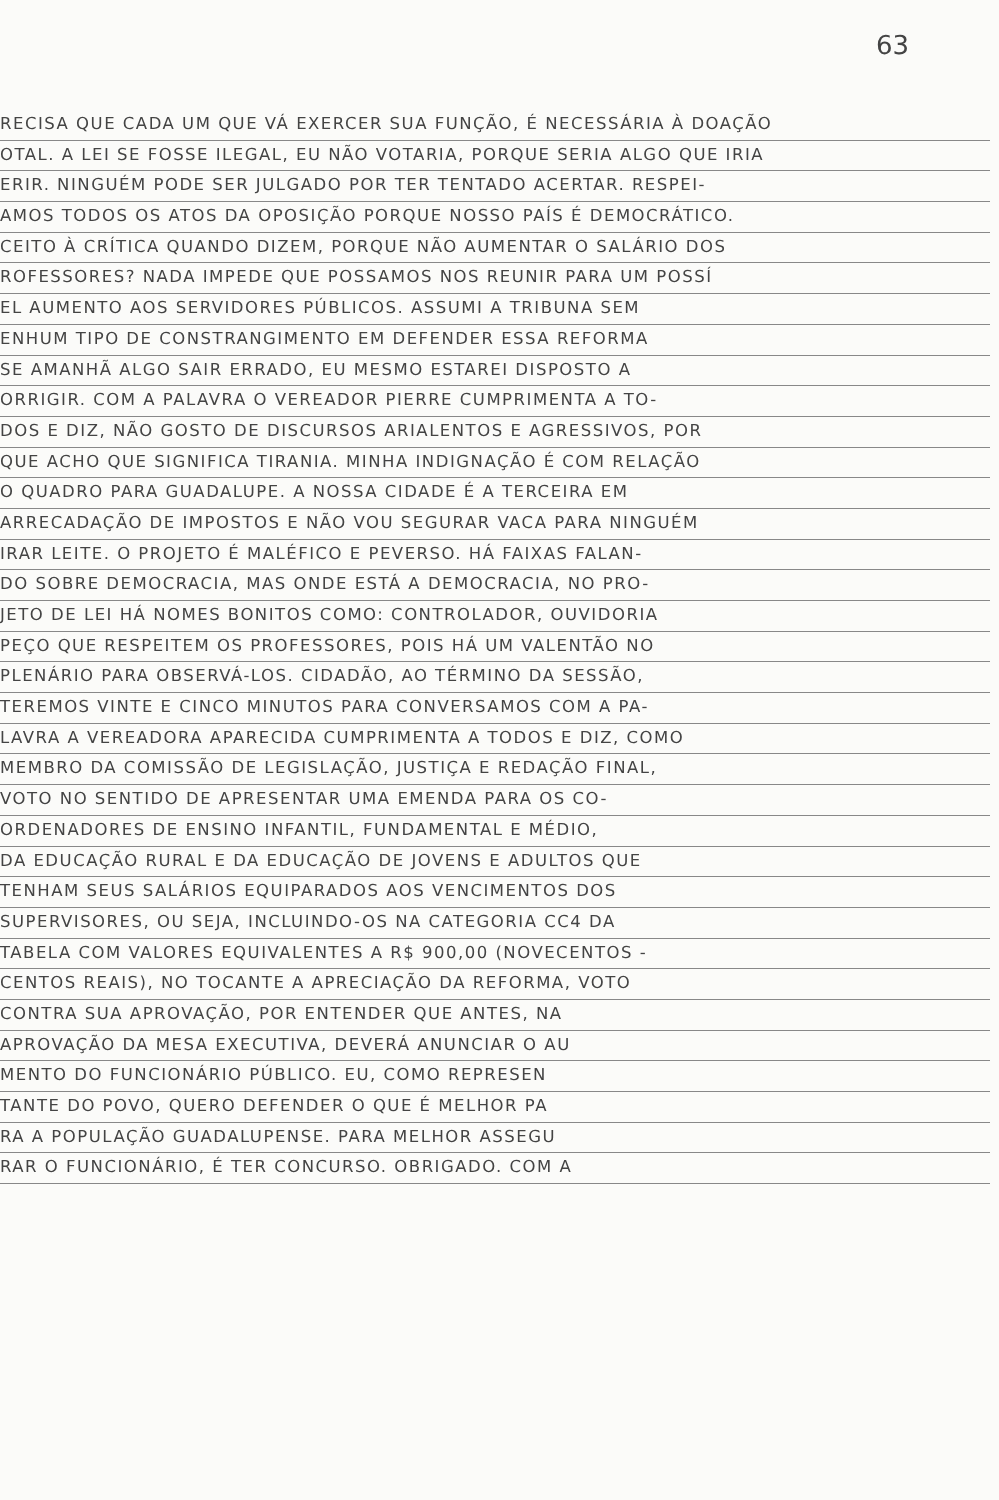63
RECISA QUE CADA UM QUE VÁ EXERCER SUA FUNÇÃO, É NECESSÁRIA À DOAÇÃO
OTAL. A LEI SE FOSSE ILEGAL, EU NÃO VOTARIA, PORQUE SERIA ALGO QUE IRIA
ERIR. NINGUÉM PODE SER JULGADO POR TER TENTADO ACERTAR. RESPEI-
AMOS TODOS OS ATOS DA OPOSIÇÃO PORQUE NOSSO PAÍS É DEMOCRÁTICO.
CEITO À CRÍTICA QUANDO DIZEM, PORQUE NÃO AUMENTAR O SALÁRIO DOS
ROFESSORES? NADA IMPEDE QUE POSSAMOS NOS REUNIR PARA UM POSSÍ
EL AUMENTO AOS SERVIDORES PÚBLICOS. ASSUMI A TRIBUNA SEM
ENHUM TIPO DE CONSTRANGIMENTO EM DEFENDER ESSA REFORMA
SE AMANHÃ ALGO SAIR ERRADO, EU MESMO ESTAREI DISPOSTO A
ORRIGIR. COM A PALAVRA O VEREADOR PIERRE CUMPRIMENTA A TO-
DOS E DIZ, NÃO GOSTO DE DISCURSOS ARIALENTOS E AGRESSIVOS, POR
QUE ACHO QUE SIGNIFICA TIRANIA. MINHA INDIGNAÇÃO É COM RELAÇÃO
O QUADRO PARA GUADALUPE. A NOSSA CIDADE É A TERCEIRA EM
ARRECADAÇÃO DE IMPOSTOS E NÃO VOU SEGURAR VACA PARA NINGUÉM
IRAR LEITE. O PROJETO É MALÉFICO E PEVERSO. HÁ FAIXAS FALAN-
DO SOBRE DEMOCRACIA, MAS ONDE ESTÁ A DEMOCRACIA, NO PRO-
JETO DE LEI HÁ NOMES BONITOS COMO: CONTROLADOR, OUVIDORIA
PEÇO QUE RESPEITEM OS PROFESSORES, POIS HÁ UM VALENTÃO NO
PLENÁRIO PARA OBSERVÁ-LOS. CIDADÃO, AO TÉRMINO DA SESSÃO,
TEREMOS VINTE E CINCO MINUTOS PARA CONVERSAMOS COM A PA-
LAVRA A VEREADORA APARECIDA CUMPRIMENTA A TODOS E DIZ, COMO
MEMBRO DA COMISSÃO DE LEGISLAÇÃO, JUSTIÇA E REDAÇÃO FINAL,
VOTO NO SENTIDO DE APRESENTAR UMA EMENDA PARA OS CO-
ORDENADORES DE ENSINO INFANTIL, FUNDAMENTAL E MÉDIO,
DA EDUCAÇÃO RURAL E DA EDUCAÇÃO DE JOVENS E ADULTOS QUE
TENHAM SEUS SALÁRIOS EQUIPARADOS AOS VENCIMENTOS DOS
SUPERVISORES, OU SEJA, INCLUINDO-OS NA CATEGORIA CC4 DA
TABELA COM VALORES EQUIVALENTES A R$ 900,00 (NOVECENTOS -
CENTOS REAIS), NO TOCANTE A APRECIAÇÃO DA REFORMA, VOTO
CONTRA SUA APROVAÇÃO, POR ENTENDER QUE ANTES, NA
APROVAÇÃO DA MESA EXECUTIVA, DEVERÁ ANUNCIAR O AU
MENTO DO FUNCIONÁRIO PÚBLICO. EU, COMO REPRESEN
TANTE DO POVO, QUERO DEFENDER O QUE É MELHOR PA
RA A POPULAÇÃO GUADALUPENSE. PARA MELHOR ASSEGU
RAR O FUNCIONÁRIO, É TER CONCURSO. OBRIGADO. COM A